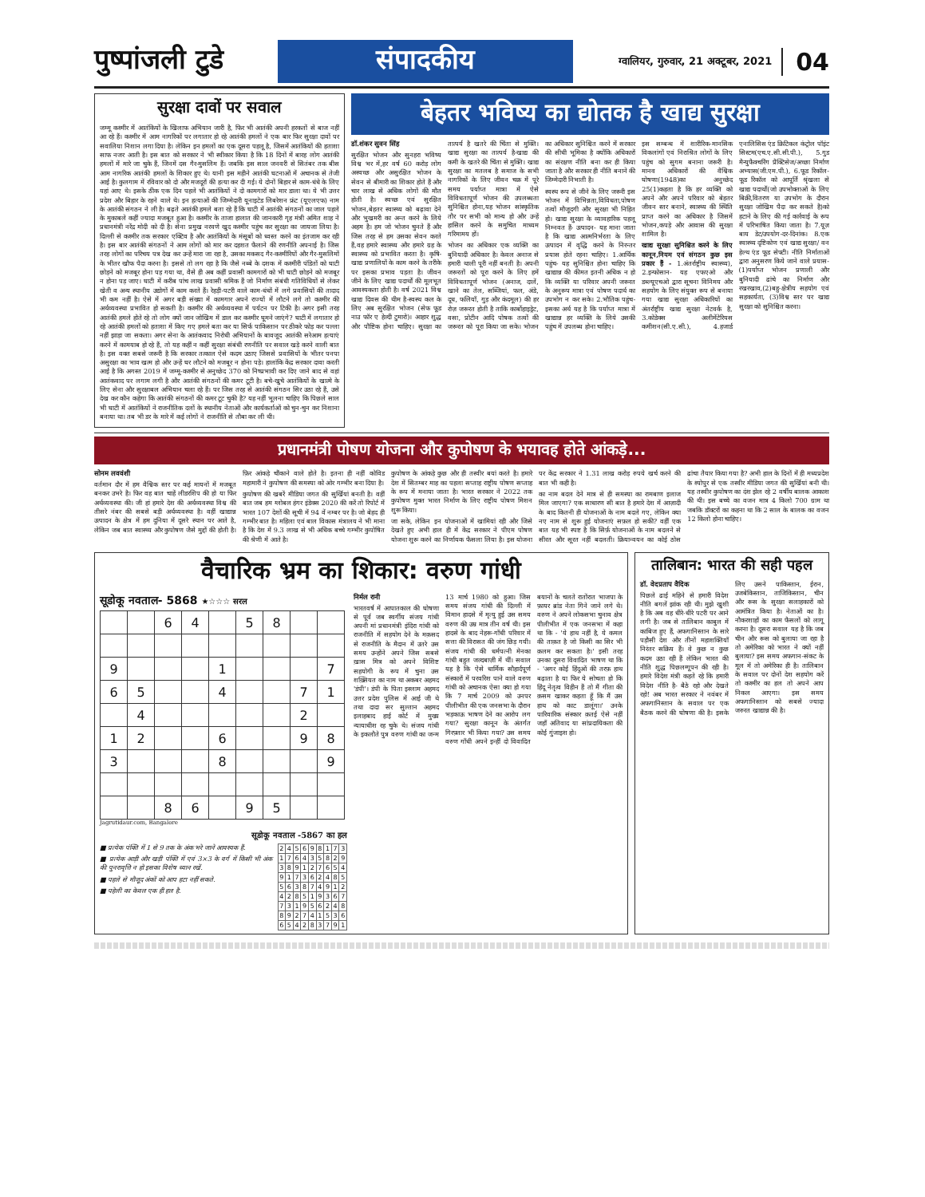पुष्पांजली टुडे
संपादकीय
ग्वालियर, गुरुवार, 21 अक्टूबर, 2021
04
सुरक्षा दावों पर सवाल
जम्मू कश्मीर में आतंकियों के खिलाफ अभियान जारी है, फिर भी आतंकी अपनी हरकतों से बाज नहीं आ रहे हैं। कश्मीर में आम नागरिकों पर लगातार हो रहे आतंकी हमलों ने एक बार फिर सुरक्षा दावों पर सवालिया निशान लगा दिया है। लेकिन इन हमलों का एक दूसरा पहलू है, जिसमें आतंकियों की हताशा साफ नजर आती है। इस बात को सरकार ने भी स्वीकार किया है कि 18 दिनों में बारह लोग आतंकी हमलों में मारे जा चुके हैं, जिनमें दस गैर-मुसलिम हैं। जबकि इस साल जनवरी से सितंबर तक बीस आम नागरिक आतंकी हमलों के शिकार हुए थे। यानी इस महीने आतंकी घटनाओं में अचानक से तेजी आई है। कुलगाम में रविवार को दो और मजदूरों की हत्या कर दी गई। ये दोनों बिहार से काम-धंधे के लिए यहां आए थे। इसके ठीक एक दिन पहले भी आतंकियों ने दो कामगारों को मार डाला था। ये भी उत्तर प्रदेश और बिहार के रहने वाले थे। इन हत्याओं की जिम्मेदारी यूनाइटेड लिबरेशन फ्रंट (यूएलएफ) नाम के आतंकी संगठन ने ली है। बढ़ते आतंकी हमले बता रहे हैं कि घाटी में आतंकी संगठनों का जाल पहले के मुकाबले कहीं ज्यादा मजबूत हुआ है। कश्मीर के ताजा हालात की जानकारी गृह मंत्री अमित शाह ने प्रधानमंत्री नरेंद्र मोदी को दी है। सेना प्रमुख नरवणे खुद कश्मीर पहुंच कर सुरक्षा का जायजा लिया है। दिल्ली से कश्मीर तक सरकार एक्टिव है और आतंकियों के मंसूबों को ध्वस्त करने का इंतजाम कर रही है। इस बार आतंकी संगठनों ने आम लोगों को मार कर दहशत फैलाने की रणनीति अपनाई है। जिस तरह लोगों का परिचय पत्र देख कर उन्हें मारा जा रहा है, उसका मकसद गैर-कश्मीरियों और गैर-मुसलिमों के भीतर खौफ पैदा करना है। इससे तो लग रहा है कि जैसे नब्बे के दशक में कश्मीरी पंडितों को घाटी छोड़ने को मजबूर होना पड़ गया था, वैसे ही अब कहीं प्रवासी कामगारों को भी घाटी छोड़ने को मजबूर न होना पड़ जाए। घाटी में करीब पांच लाख प्रवासी श्रमिक हैं जो निर्माण संबंधी गतिविधियों से लेकर खेती व अन्य स्थानीय उद्योगों में काम करते हैं। रेहड़ी-पटरी वाले काम-धंधों में लगे प्रवासियों की तादाद भी कम नहीं है। ऐसे में अगर बड़ी संख्या में कामगार अपने राज्यों में लौटने लगे तो कश्मीर की अर्थव्यवस्था प्रभावित हो सकती है। कश्मीर की अर्थव्यवस्था में पर्यटन पर टिकी है। अगर इसी तरह आतंकी हमले होते रहे तो लोग क्यों जान जोखिम में डाल कर कश्मीर घूमने जाएंगे? घाटी में लगातार हो रहे आतंकी हमलों को हताशा में किए गए हमले बता कर या सिर्फ पाकिस्तान पर ठीकरे फोड़ कर पल्ला नहीं झाड़ा जा सकता। अगर सेना के आतंकवाद निरोधी अभियानों के बावजूद आतंकी सरेआम हत्याएं करने में कामयाब हो रहे हैं, तो यह कहीं न कहीं सुरक्षा संबंधी रणनीति पर सवाल खड़े करने वाली बात है। इस वक्त सबसे जरूरी है कि सरकार तत्काल ऐसे कदम उठाए जिससे प्रवासियों के भीतर पनपा असुरक्षा का भाव खत्म हो और उन्हें घर लौटने को मजबूर न होना पड़े। हालांकि केंद्र सरकार दावा करती आई है कि अगस्त 2019 में जम्मू-कश्मीर से अनुच्छेद 370 को निष्प्रभावी कर दिए जाने बाद से वहां आतंकवाद पर लगाम लगी है और आतंकी संगठनों की कमर टूटी है। बचे-खुचे आतंकियों के खात्मे के लिए सेना और सुरक्षाबल अभियान चला रहे हैं। पर जिस तरह से आतंकी संगठन सिर उठा रहे हैं, उसे देख कर कौन कहेगा कि आतंकी संगठनों की कमर टूट चुकी है? यह नहीं भूलना चाहिए कि पिछले साल भी घाटी में आतंकियों ने राजनीतिक दलों के स्थानीय नेताओं और कार्यकर्ताओं को चुन-चुन कर निशाना बनाया था। तब भी डर के मारे में कई लोगों ने राजनीति से तौबा कर ली थी।
बेहतर भविष्य का द्योतक है खाद्य सुरक्षा
डॉ.शंकर सुवन सिंह
सुरक्षित भोजन और सुनहरा भविष्य विश्व भर में,हर वर्ष 60 करोड़ लोग अस्वच्छ और असुरक्षित भोजन के सेवन से बीमारी का शिकार होते हैं और चार लाख से अधिक लोगों की मौत होती है। स्वच्छ एवं सुरक्षित भोजन,बेहतर स्वास्थ्य को बढ़ावा देने और भुखमरी का अन्त करने के लिये अहम है। हम जो भोजन चुनते हैं और जिस तरह से हम उसका सेवन करते हैं,वह हमारे स्वास्थ्य और हमारे ग्रह के स्वास्थ्य को प्रभावित करता है। कृषि-खाद्य प्रणालियों के काम करने के तरीके पर इसका प्रभाव पड़ता है। जीवन जीने के लिए खाद्य पदार्थों की मूलभूत आवश्यकता होती है। वर्ष 2021 विश्व खाद्य दिवस की थीम है-स्वस्थ कल के लिए अब सुरक्षित भोजन (सेफ फूड नाउ फॉर ए हेल्दी टुमारो)। आहार शुद्ध और पौष्टिक होना चाहिए। सुरक्षा का तात्पर्य है खतरे की चिंता से मुक्ति। खाद्य सुरक्षा का तात्पर्य है-खाद्य की कमी के खतरे की चिंता से मुक्ति। खाद्य सुरक्षा का मतलब है समाज के सभी नागरिकों के लिए जीवन चक्र में पूरे समय पर्याप्त मात्रा में ऐसे विविधतापूर्ण भोजन की उपलब्धता सुनिश्चित होना,यह भोजन सांस्कृतिक तौर पर सभी को मान्य हो और उन्हें हासिल करने के समुचित माध्यम गरिमामय हों।
भोजन का अधिकार एक व्यक्ति का बुनियादी अधिकार है। केवल अनाज से हमारी थाली पूरी नहीं बनती है। अपनी जरूरतों को पूरा करने के लिए हमें विविधतापूर्ण भोजन (अनाज, दालें, खाने का तेल, सब्जियां, फल, अंडे, दूध, फलियाँ, गुड़ और कंदमूल) की हर रोज़ जरूरत होती है ताकि कार्बोहाइड्रेट, वसा, प्रोटीन आदि पोषक तत्वों की जरूरत को पूरा किया जा सके। भोजन का अधिकार सुनिश्चित करने में सरकार की सीधी भूमिका है क्योंकि अधिकारों का संरक्षण नीति बना कर ही किया जाता है और सरकार ही नीति बनाने की जिम्मेदारी निभाती है।
स्वस्थ रूप से जीने के लिए जरूरी इस भोजन में विभिन्नता,विविधता,पोषण तत्वों मौजूदगी और सुरक्षा भी निहित हो। खाद्य सुरक्षा के व्यावहारिक पहलू निम्नवत हैं- उत्पादन- यह माना जाता है कि खाद्य आत्मनिर्भरता के लिए उत्पादन में वृद्धि करने के निरन्तर प्रयास होते रहना चाहिए। 1.आर्थिक पहुंच- यह सुनिश्चित होना चाहिए कि खाद्यान्न की कीमत इतनी अधिक न हो कि व्यक्ति या परिवार अपनी जरूरत के अनुरूप मात्रा एवं पोषण पदार्थ का उपभोग न कर सके। 2.भौतिक पहुंच- इसका अर्थ यह है कि पर्याप्त मात्रा में खाद्यान्न हर व्यक्ति के लिये उसकी पहुंच में उपलब्ध होना चाहिए।
इस सम्बन्ध में शारीरिक-मानसिक विकलांगों एवं निराश्रित लोगों के लिए पहुंच को सुगम बनाना जरूरी है। मानव अधिकारों की वैश्विक घोषणा(1948)का अनुच्छेद 25(1)कहता है कि हर व्यक्ति को अपने और अपने परिवार को बेहतर जीवन स्तर बनाने, स्वास्थ्य की स्थिति प्राप्त करने का अधिकार है जिसमें भोजन,कपड़े और आवास की सुरक्षा शामिल है।
खाद्य सुरक्षा सुनिश्चित करने के लिए कानून,नियम एवं संगठन कुछ इस प्रकार हैं - 1.अंतर्राष्ट्रीय स्वास्थ्य), 2.इन्फोसान- यह एफएओ और डब्ल्यूएचओ द्वारा सूचना विनिमय और सहयोग के लिए संयुक्त रूप से बनाया गया खाद्य सुरक्षा अधिकारियों का अंतर्राष्ट्रीय खाद्य सुरक्षा नेटवर्क है, 3.कोडेक्स अलीमेंटेरियस कमीशन(सी.ए.सी.), 4.हजार्ड एनालिसिस एंड क्रिटिकल कंट्रोल पॉइंट सिस्टम(एच.ए.सी.सी.पी.), 5.गुड मैन्युफैक्चरिंग प्रैक्टिसेज/अच्छा निर्माण अभ्यास(जी.एम.पी.), 6.फूड रिकॉल- फूड रिकॉल को आपूर्ति श्रृंखला से खाद्य पदार्थों(जो उपभोक्ताओं के लिए बिक्री,वितरण या उपभोग के दौरान सुरक्षा जोखिम पैदा कर सकते है)को हटाने के लिए की गई कार्रवाई के रूप में परिभाषित किया जाता है। 7.यूज़ बाय डेट/उपयोग-दर-दिनांक। 8.एक स्वास्थ्य दृष्टिकोण एवं खाद्य सुरक्षा/ वन हेल्थ एंड फूड सेफ्टी। नीति निर्माताओं द्वारा अनुसरण किये जाने वाले प्रयास-(1)पर्याप्त भोजन प्रणाली और बुनियादी ढांचे का निर्माण और रखरखाव,(2)बहु-क्षेत्रीय सहयोग एवं सहकार्यता, (3)विश्व स्तर पर खाद्य सुरक्षा को सुनिश्चित करना।
प्रधानमंत्री पोषण योजना और कुपोषण के भयावह होते आंकड़े...
सोनम लववंशी
वर्तमान दौर में हम वैश्विक स्तर पर कई मायनों में मजबूत बनकर उभरे है। फिर वह बात चाहें लीडरशिप की हो या फिर अर्थव्यवस्था की। जी हां हमारे देश की अर्थव्यवस्था विश्व की तीसरे नंबर की सबसे बड़ी अर्थव्यवस्था है। वहीं खाद्यान्न उत्पादन के क्षेत्र में हम दुनिया में दूसरे स्थान पर आते है, लेकिन जब बात स्वास्थ्य और कुपोषण जैसे मुद्दों की होती है। फ़िर आंकड़े चौंकाने वाले होते है। इतना ही नहीं कोविड महामारी ने कुपोषण की समस्या को ओर गम्भीर बना दिया है।
कुपोषण की खबरें मीडिया जगत की सुर्खियां बनती है। वहीं बात जब हम ग्लोबल हंगर इंडेक्स 2020 की करें तो रिपोर्ट में भारत 107 देशों की सूची में 94 वें नम्बर पर है। जो बेहद ही गम्भीर बात है। महिला एवं बाल विकास मंत्रालय ने भी माना है कि देश में 9.3 लाख से भी अधिक बच्चे गम्भीर कुपोषित की श्रेणी में आते है।
कुपोषण के आंकड़े कुछ और ही तस्वीर बयां करते है। हमारे देश में सितम्बर माह का पहला सप्ताह राष्ट्रीय पोषण सप्ताह के रूप में मनाया जाता है। भारत सरकार ने 2022 तक कुपोषण मुक्त भारत निर्माण के लिए राष्ट्रीय पोषण मिशन शुरू किया।
जा सके, लेकिन इन योजनाओं में खामियां रही और जिसे देखते हुए अभी हाल ही में केंद्र सरकार ने पीएम पोषण योजना शुरू करने का निर्णायक फैसला लिया है। इस योजना पर केंद्र सरकार ने 1.31 लाख करोड़ रुपये खर्च करने की बात भी कही है।
का नाम बदल देने मात्र से ही समस्या का रामबाण इलाज मिल जाएगा? एक साधारण सी बात है हमारे देश में आज़ादी के बाद कितनी ही योजनाओं के नाम बदले गए, लेकिन क्या नए नाम से शुरू हुई योजनाएं सफ़ल हो सकी? वहीं एक बात यह भी स्पष्ट है कि सिर्फ़ योजनाओं के नाम बदलने से सीरत और सूरत नहीं बदलती। क्रियान्वयन का कोई ठोस ढांचा तैयार किया गया है? अभी हाल के दिनों में ही मध्यप्रदेश के श्योपुर से एक तस्वीर मीडिया जगत की सुर्खियां बनी थी। यह तस्वीर कुपोषण का दंश झेल रहे 2 वर्षीय बालक आकाश की थी। इस बच्चे का वजन मात्र 4 किलो 700 ग्राम था जबकि डॉक्टरों का कहना था कि 2 साल के बालक का वजन 12 किलो होना चाहिए।
वैचारिक भ्रम का शिकार: वरुण गांधी
सूडोकू नवताल- 5868 ★☆☆☆ सरल
| | | 6 | 4 | | 5 | 8 | | |
| 9 | | | | 1 | | | | 7 |
| 6 | 5 | | | 4 | | | 7 | 1 |
| | 4 | | | | | | 2 | |
| 1 | 2 | | | 6 | | | 9 | 8 |
| 3 | | | | 8 | | | | 9 |
| | | 8 | 6 | | 9 | 5 | | |
Jagrutidaur.com, Bangalore
सूडोकू नवताल -5867 का हल
■ प्रत्येक पंक्ति में 1 से 9 तक के अंक भरे जाने आवश्यक हैं.
■ प्रत्येक आड़ी और खड़ी पंक्ति में एवं 3×3 के वर्ग में किसी भी अंक की पुनरावृत्ति न हो इसका विशेष ध्यान रखें.
■ पहले से मौजूद अंकों को आप हटा नहीं सकते.
■ पहेली का केवल एक ही हल है.
| 2 | 4 | 5 | 6 | 9 | 8 | 1 | 7 | 3 |
| 1 | 7 | 6 | 4 | 3 | 5 | 8 | 2 | 9 |
| 3 | 8 | 9 | 1 | 2 | 7 | 6 | 5 | 4 |
| 9 | 1 | 7 | 3 | 6 | 2 | 4 | 8 | 5 |
| 5 | 6 | 3 | 8 | 7 | 4 | 9 | 1 | 2 |
| 4 | 2 | 8 | 5 | 1 | 9 | 3 | 6 | 7 |
| 7 | 3 | 1 | 9 | 5 | 6 | 2 | 4 | 8 |
| 8 | 9 | 2 | 7 | 4 | 1 | 5 | 3 | 6 |
| 6 | 5 | 4 | 2 | 8 | 3 | 7 | 9 | 1 |
निर्मल रानी
भारतवर्ष में आपातकाल की घोषणा से पूर्व जब स्वर्गीय संजय गांधी अपनी मां प्रधानमंत्री इंदिरा गांधी को राजनीति में सहयोग देने के मक़सद से राजनीति के मैदान में उतरे उस समय उन्होंने अपने जिस सबसे ख़ास मित्र को अपने विशिष्ट सहयोगी के रूप में चुना उस शख़्सियत का नाम था अकबर अहमद 'डंपी'। डंपी के पिता इस्लाम अहमद उत्तर प्रदेश पुलिस में आई जी थे तथा दादा सर सुल्तान अहमद इलाहबाद हाई कोर्ट में मुख्य न्यायाधीश रह चुके थे। संजय गांधी के इकलौते पुत्र वरुण गांधी का जन्म 13 मार्च 1980 को हुआ। जिस समय संजय गांधी की दिल्ली में विमान हादसे में मृत्यु हुई उस समय वरुण की उम्र मात्र तीन वर्ष थी। इस हादसे के बाद नेहरू-गाँधी परिवार में सत्ता की विरासत की जंग छिड़ गयी। संजय गांधी की धर्मपत्नी मेनका गांधी बहुत जल्दबाज़ी में थीं। सवाल यह है कि ऐसे धार्मिक सौहार्दपूर्ण संस्कारों में परवरिश पाने वाले वरुण गांधी को अचानक ऐसा क्या हो गया कि 7 मार्च 2009 को उनपर पीलीभीत की एक जनसभा के दौरान भड़काऊ भाषण देने का आरोप लग गया? सुरक्षा कानून के अंतर्गत गिरफ़्तार भी किया गया? उस समय वरुण गाँधी अपने इन्हीं दो विवादित बयानों के चलते रातोंरात भाजपा के फ़ायर ब्रांड नेता गिने जाने लगे थे। वरुण ने अपने लोकसभा चुनाव क्षेत्र पीलीभीत में एक जनसभा में कहा था कि - 'ये हाथ नहीं है, ये कमल की ताक़त है जो किसी का सिर भी क़लम कर सकता है।' इसी तरह उनका दूसरा विवादित भाषण था कि - 'अगर कोई हिंदुओं की तरफ़ हाथ बढ़ाता है या फिर ये सोचता हो कि हिंदू नेतृत्व विहीन हैं तो मैं गीता की क़सम खाकर कहता हूँ कि मैं उस हाथ को काट डालूंगा।' उनके पारिवारिक संस्कार क़तई ऐसे नहीं जहाँ अतिवाद या सांप्रदायिकता की कोई गुंजाइश हो।
तालिबान: भारत की सही पहल
डॉ. वेदप्रताप वैदिक
पिछले ढाई महिने से हमारी विदेश नीति बगलें झांक रही थी। मुझे खुशी है कि अब वह धीरे-धीरे पटरी पर आने लगी है। जब से तालिबान काबुल में काबिज हुए हैं, अफगानिस्तान के सारे पड़ौसी देश और तीनों महाशक्तियाँ निरंतर सक्रिय हैं। वे कुछ न कुछ कदम उठा रही हैं लेकिन भारत की नीति शुद्ध पिछलग्गूपन की रही है। हमारे विदेश मंत्री कहते रहे कि हमारी विदेश नीति है- बैठे रहो और देखते रहो! अब भारत सरकार ने नवंबर में अफगानिस्तान के सवाल पर एक बैठक करने की घोषणा की है। इसके लिए उसने पाकिस्तान, ईरान, उजबेकिस्तान, ताजिकिस्तान, चीन और रूस के सुरक्षा सलाहकारों को आमंत्रित किया है। नेताओं का है। नौकरशाहों का काम फैसलों को लागू करना है। दूसरा सवाल यह है कि जब चीन और रूस को बुलाया जा रहा है तो अमेरिका को भारत ने क्यों नहीं बुलाया? इस समय अफगान-संकट के मूल में तो अमेरिका ही है। तालिबान के सवाल पर दोनों देश सहयोग करें तो कश्मीर का हल तो अपने आप निकल आएगा। इस समय अफगानिस्तान को सबसे ज्यादा जरुरत खाद्यान्न की है।